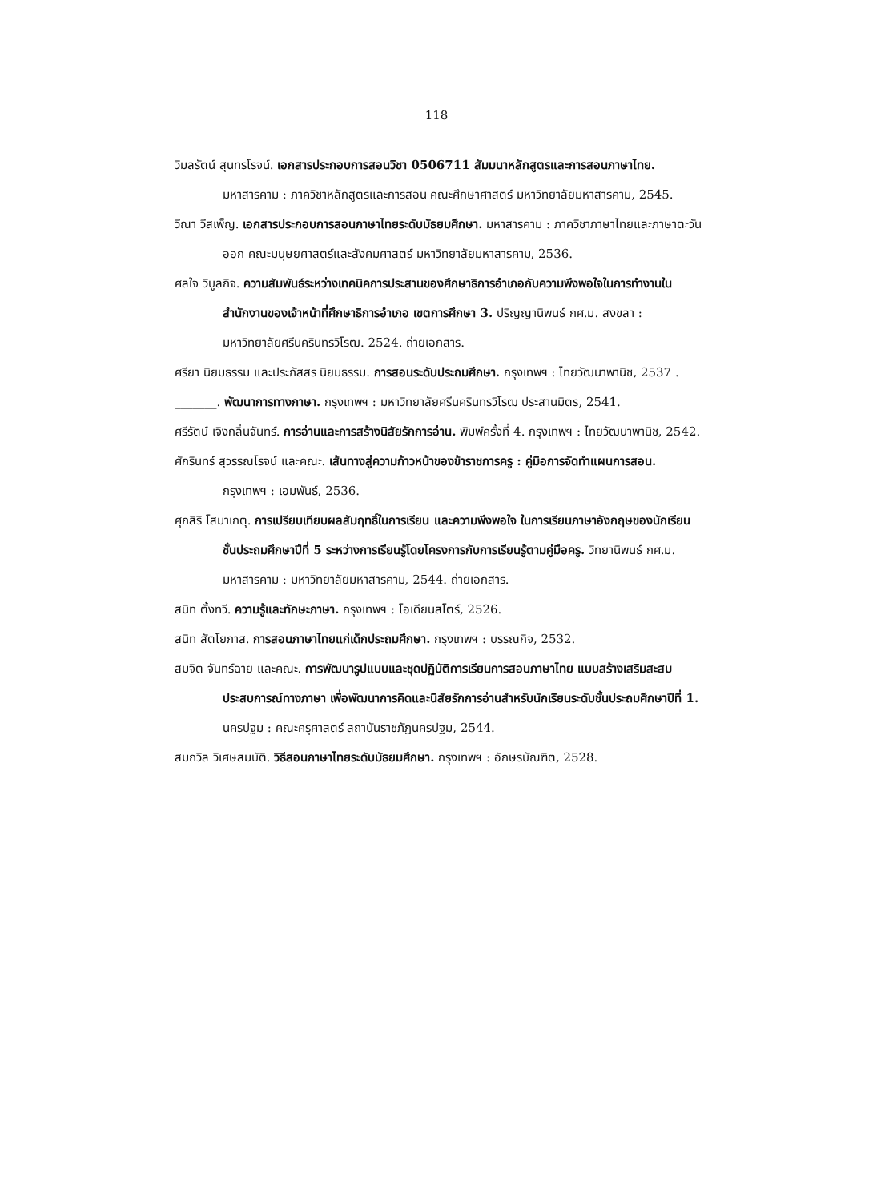118
วิมลรัตน์ สุนทรโรจน์. เอกสารประกอบการสอนวิชา 0506711 สัมมนาหลักสูตรและการสอนภาษาไทย. มหาสารคาม : ภาควิชาหลักสูตรและการสอน คณะศึกษาศาสตร์ มหาวิทยาลัยมหาสารคาม, 2545.
วีณา วีสเพ็ญ. เอกสารประกอบการสอนภาษาไทยระดับมัธยมศึกษา. มหาสารคาม : ภาควิชาภาษาไทยและภาษาตะวันออก คณะมนุษยศาสตร์และสังคมศาสตร์ มหาวิทยาลัยมหาสารคาม, 2536.
ศลใจ วิบูลกิจ. ความสัมพันธ์ระหว่างเทคนิคการประสานของศึกษาธิการอำเภอกับความพึงพอใจในการทำงานในสำนักงานของเจ้าหน้าที่ศึกษาธิการอำเภอ เขตการศึกษา 3. ปริญญานิพนธ์ กศ.ม. สงขลา : มหาวิทยาลัยศรีนครินทรวิโรฒ. 2524. ถ่ายเอกสาร.
ศรียา นิยมธรรม และประภัสสร นิยมธรรม. การสอนระดับประถมศึกษา. กรุงเทพฯ : ไทยวัฒนาพานิช, 2537 .
_______. พัฒนาการทางภาษา. กรุงเทพฯ : มหาวิทยาลัยศรีนครินทรวิโรฒ ประสานมิตร, 2541.
ศรีรัตน์ เจิงกลิ่นจันทร์. การอ่านและการสร้างนิสัยรักการอ่าน. พิมพ์ครั้งที่ 4. กรุงเทพฯ : ไทยวัฒนาพานิช, 2542.
ศักรินทร์ สุวรรณโรจน์ และคณะ. เส้นทางสู่ความก้าวหน้าของข้าราชการครู : คู่มือการจัดทำแผนการสอน. กรุงเทพฯ : เอมพันธ์, 2536.
ศุภสิริ โสมาเกตุ. การเปรียบเทียบผลสัมฤทธิ์ในการเรียน และความพึงพอใจ ในการเรียนภาษาอังกฤษของนักเรียนชั้นประถมศึกษาปีที่ 5 ระหว่างการเรียนรู้โดยโครงการกับการเรียนรู้ตามคู่มือครู. วิทยานิพนธ์ กศ.ม. มหาสารคาม : มหาวิทยาลัยมหาสารคาม, 2544. ถ่ายเอกสาร.
สนิท ตั้งทวี. ความรู้และทักษะภาษา. กรุงเทพฯ : โอเดียนสโตร์, 2526.
สนิท สัตโยภาส. การสอนภาษาไทยแก่เด็กประถมศึกษา. กรุงเทพฯ : บรรณกิจ, 2532.
สมจิต จันทร์ฉาย และคณะ. การพัฒนารูปแบบและชุดปฏิบัติการเรียนการสอนภาษาไทย แบบสร้างเสริมสะสมประสบการณ์ทางภาษา เพื่อพัฒนาการคิดและนิสัยรักการอ่านสำหรับนักเรียนระดับชั้นประถมศึกษาปีที่ 1. นครปฐม : คณะครุศาสตร์ สถาบันราชภัฏนครปฐม, 2544.
สมถวิล วิเศษสมบัติ. วิธีสอนภาษาไทยระดับมัธยมศึกษา. กรุงเทพฯ : อักษรบัณฑิต, 2528.